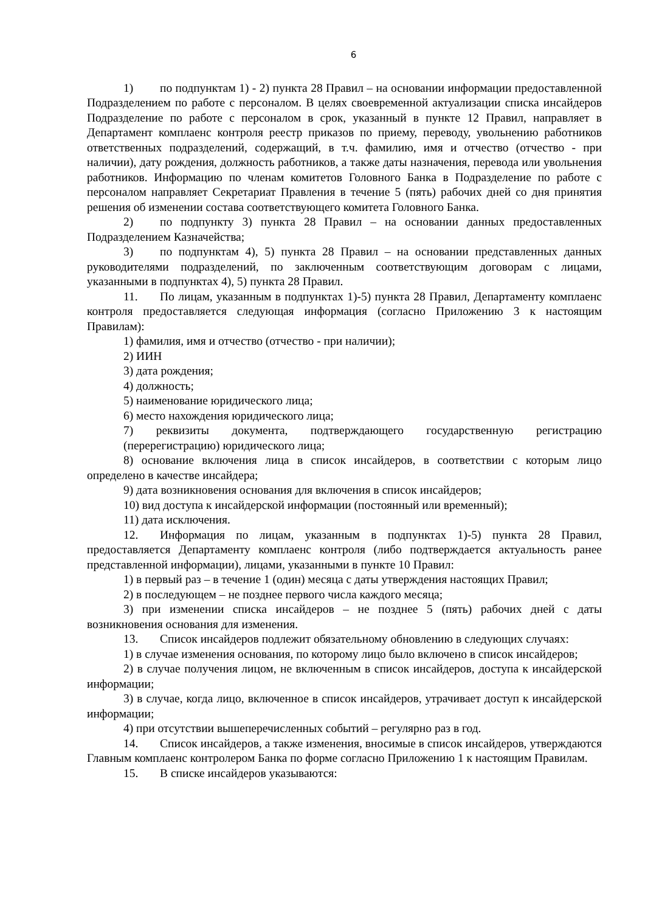6
1) по подпунктам 1) - 2) пункта 28 Правил – на основании информации предоставленной Подразделением по работе с персоналом. В целях своевременной актуализации списка инсайдеров Подразделение по работе с персоналом в срок, указанный в пункте 12 Правил, направляет в Департамент комплаенс контроля реестр приказов по приему, переводу, увольнению работников ответственных подразделений, содержащий, в т.ч. фамилию, имя и отчество (отчество - при наличии), дату рождения, должность работников, а также даты назначения, перевода или увольнения работников. Информацию по членам комитетов Головного Банка в Подразделение по работе с персоналом направляет Секретариат Правления в течение 5 (пять) рабочих дней со дня принятия решения об изменении состава соответствующего комитета Головного Банка.
2) по подпункту 3) пункта 28 Правил – на основании данных предоставленных Подразделением Казначейства;
3) по подпунктам 4), 5) пункта 28 Правил – на основании представленных данных руководителями подразделений, по заключенным соответствующим договорам с лицами, указанными в подпунктах 4), 5) пункта 28 Правил.
11. По лицам, указанным в подпунктах 1)-5) пункта 28 Правил, Департаменту комплаенс контроля предоставляется следующая информация (согласно Приложению 3 к настоящим Правилам):
1) фамилия, имя и отчество (отчество - при наличии);
2) ИИН
3) дата рождения;
4) должность;
5) наименование юридического лица;
6) место нахождения юридического лица;
7) реквизиты документа, подтверждающего государственную регистрацию (перерегистрацию) юридического лица;
8) основание включения лица в список инсайдеров, в соответствии с которым лицо определено в качестве инсайдера;
9) дата возникновения основания для включения в список инсайдеров;
10) вид доступа к инсайдерской информации (постоянный или временный);
11) дата исключения.
12. Информация по лицам, указанным в подпунктах 1)-5) пункта 28 Правил, предоставляется Департаменту комплаенс контроля (либо подтверждается актуальность ранее представленной информации), лицами, указанными в пункте 10 Правил:
1) в первый раз – в течение 1 (один) месяца с даты утверждения настоящих Правил;
2) в последующем – не позднее первого числа каждого месяца;
3) при изменении списка инсайдеров – не позднее 5 (пять) рабочих дней с даты возникновения основания для изменения.
13. Список инсайдеров подлежит обязательному обновлению в следующих случаях:
1) в случае изменения основания, по которому лицо было включено в список инсайдеров;
2) в случае получения лицом, не включенным в список инсайдеров, доступа к инсайдерской информации;
3) в случае, когда лицо, включенное в список инсайдеров, утрачивает доступ к инсайдерской информации;
4) при отсутствии вышеперечисленных событий – регулярно раз в год.
14. Список инсайдеров, а также изменения, вносимые в список инсайдеров, утверждаются Главным комплаенс контролером Банка по форме согласно Приложению 1 к настоящим Правилам.
15. В списке инсайдеров указываются: